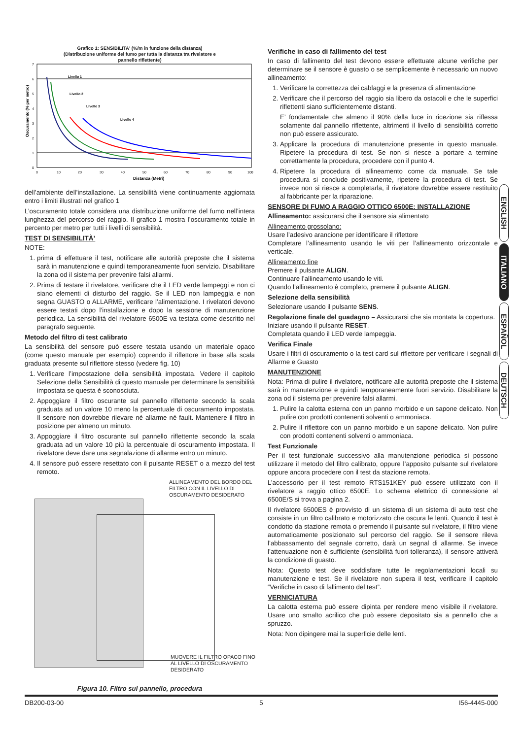Grafico 1: SENSIBILITA' (%/m in funzione della distanza)
(Distribuzione uniforme del fumo per tutta la distanza tra rivelatore e
pannello riflettente)
Oscuramento (% per metro)
7
6
5
4
3
2
1
0
0
10
20
30
40
50
60
70
80
90
100
Distanza (Metri)
Livello 1
Livello 2
Livello 3
Livello 4
dell’ambiente dell’installazione. La sensibilità viene continuamente aggiornata entro i limiti illustrati nel grafico 1
L’oscuramento totale considera una distribuzione uniforme del fumo nell’intera lunghezza del percorso del raggio. Il grafico 1 mostra l’oscuramento totale in percento per metro per tutti i livelli di sensibilità.
TEST DI SENSIBILITÀ’
NOTE:
1. prima di effettuare il test, notificare alle autorità preposte che il sistema sarà in manutenzione e quindi temporaneamente fuori servizio. Disabilitare la zona od il sistema per prevenire falsi allarmi.
2. Prima di testare il rivelatore, verificare che il LED verde lampeggi e non ci siano elementi di disturbo del raggio. Se il LED non lampeggia e non segna GUASTO o ALLARME, verificare l’alimentazione. I rivelatori devono essere testati dopo l’installazione e dopo la sessione di manutenzione periodica. La sensibilità del rivelatore 6500E va testata come descritto nel paragrafo seguente.
Metodo del filtro di test calibrato
La sensibilità del sensore può essere testata usando un materiale opaco (come questo manuale per esempio) coprendo il riflettore in base alla scala graduata presente sul riflettore stesso (vedere fig. 10)
1. Verificare l’impostazione della sensibilità impostata. Vedere il capitolo Selezione della Sensibilità di questo manuale per determinare la sensibilità impostata se questa è sconosciuta.
2. Appoggiare il filtro oscurante sul pannello riflettente secondo la scala graduata ad un valore 10 meno la percentuale di oscuramento impostata. Il sensore non dovrebbe rilevare né allarme né fault. Mantenere il filtro in posizione per almeno un minuto.
3. Appoggiare il filtro oscurante sul pannello riflettente secondo la scala graduata ad un valore 10 più la percentuale di oscuramento impostata. Il rivelatore deve dare una segnalazione di allarme entro un minuto.
4. Il sensore può essere resettato con il pulsante RESET o a mezzo del test remoto.
ALLINEAMENTO DEL BORDO DEL FILTRO CON IL LIVELLO DI OSCURAMENTO DESIDERATO
MUOVERE IL FILTRO OPACO FINO AL LIVELLO DI OSCURAMENTO DESIDERATO
Figura 10. Filtro sul pannello, procedura
Verifiche in caso di fallimento del test
In caso di fallimento del test devono essere effettuate alcune verifiche per determinare se il sensore è guasto o se semplicemente è necessario un nuovo allineamento:
1. Verificare la correttezza dei cablaggi e la presenza di alimentazione
2. Verificare che il percorso del raggio sia libero da ostacoli e che le superfici riflettenti siano sufficientemente distanti.
E’ fondamentale che almeno il 90% della luce in ricezione sia riflessa solamente dal pannello riflettente, altrimenti il livello di sensibilità corretto non può essere assicurato.
3. Applicare la procedura di manutenzione presente in questo manuale. Ripetere la procedura di test. Se non si riesce a portare a termine correttamente la procedura, procedere con il punto 4.
4. Ripetere la procedura di allineamento come da manuale. Se tale procedura si conclude positivamente, ripetere la procedura di test. Se invece non si riesce a completarla, il rivelatore dovrebbe essere restituito al fabbricante per la riparazione.
SENSORE DI FUMO A RAGGIO OTTICO 6500E: INSTALLAZIONE
Allineamento: assicurarsi che il sensore sia alimentato
Allineamento grossolano:
Usare l’adesivo arancione per identificare il riflettore
Completare l’allineamento usando le viti per l’allineamento orizzontale e verticale.
Allineamento fine
Premere il pulsante ALIGN.
Continuare l’allineamento usando le viti.
Quando l’allineamento è completo, premere il pulsante ALIGN.
Selezione della sensibilità
Selezionare usando il pulsante SENS.
Regolazione finale del guadagno – Assicurarsi che sia montata la copertura.
Iniziare usando il pulsante RESET.
Completata quando il LED verde lampeggia.
Verifica Finale
Usare i filtri di oscuramento o la test card sul riflettore per verificare i segnali di Allarme e Guasto
MANUTENZIONE
Nota: Prima di pulire il rivelatore, notificare alle autorità preposte che il sistema sarà in manutenzione e quindi temporaneamente fuori servizio. Disabilitare la zona od il sistema per prevenire falsi allarmi.
1. Pulire la calotta esterna con un panno morbido e un sapone delicato. Non pulire con prodotti contenenti solventi o ammoniaca.
2. Pulire il riflettore con un panno morbido e un sapone delicato. Non pulire con prodotti contenenti solventi o ammoniaca.
Test Funzionale
Per il test funzionale successivo alla manutenzione periodica si possono utilizzare il metodo del filtro calibrato, oppure l’apposito pulsante sul rivelatore oppure ancora procedere con il test da stazione remota.
L’accessorio per il test remoto RTS151KEY può essere utilizzato con il rivelatore a raggio ottico 6500E. Lo schema elettrico di connessione al 6500E/S si trova a pagina 2.
Il rivelatore 6500ES è provvisto di un sistema di un sistema di auto test che consiste in un filtro calibrato e motorizzato che oscura le lenti. Quando il test è condotto da stazione remota o premendo il pulsante sul rivelatore, il filtro viene automaticamente posizionato sul percorso del raggio. Se il sensore rileva l’abbassamento del segnale corretto, darà un segnal di allarme. Se invece l’attenuazione non è sufficiente (sensibilità fuori tolleranza), il sensore attiverà la condizione di guasto.
Nota: Questo test deve soddisfare tutte le regolamentazioni locali su manutenzione e test. Se il rivelatore non supera il test, verificare il capitolo “Verifiche in caso di fallimento del test”.
VERNICIATURA
La calotta esterna può essere dipinta per rendere meno visibile il rivelatore. Usare uno smalto acrilico che può essere depositato sia a pennello che a spruzzo.
Nota: Non dipingere mai la superficie delle lenti.
ENGLISH
ITALIANO
ESPAÑOL
DEUTSCH
DB200-03-00 5 I56-4445-000